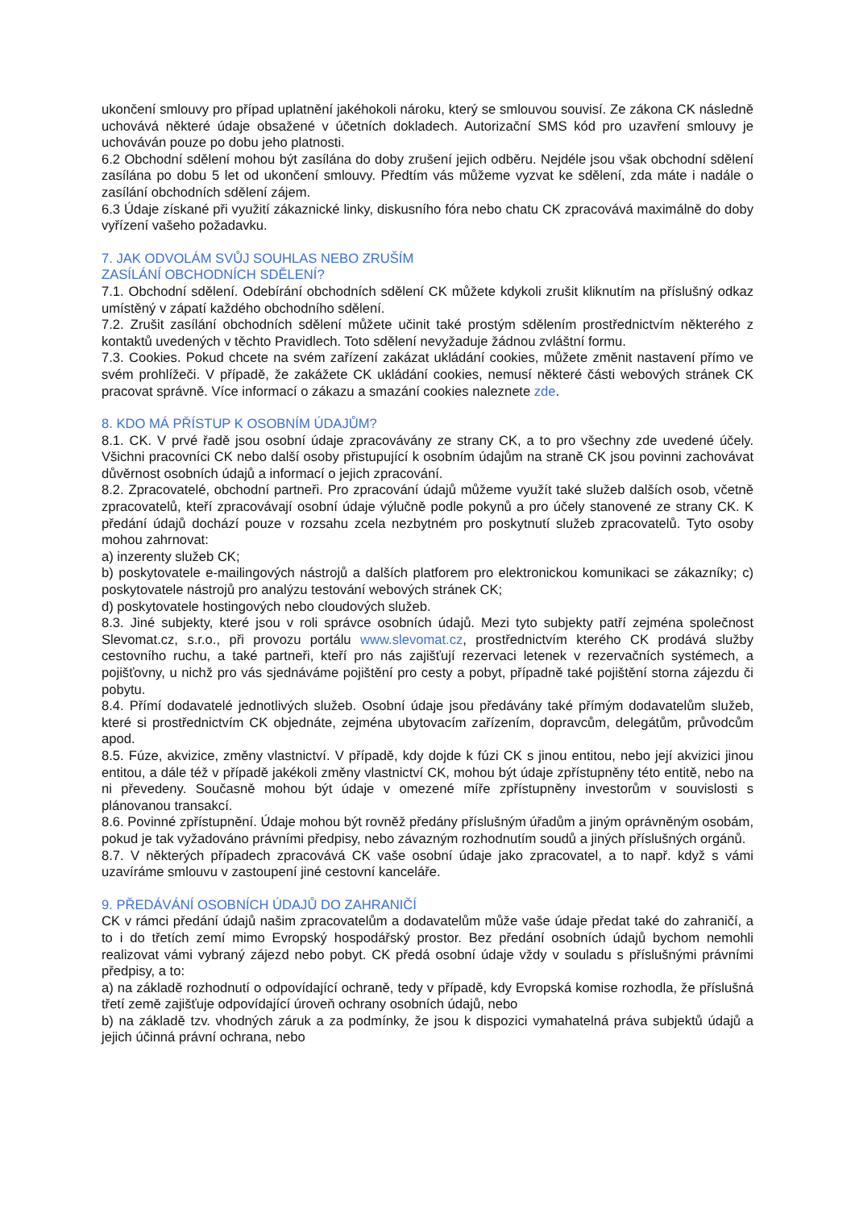ukončení smlouvy pro případ uplatnění jakéhokoli nároku, který se smlouvou souvisí. Ze zákona CK následně uchovává některé údaje obsažené v účetních dokladech. Autorizační SMS kód pro uzavření smlouvy je uchováván pouze po dobu jeho platnosti.
6.2 Obchodní sdělení mohou být zasílána do doby zrušení jejich odběru. Nejdéle jsou však obchodní sdělení zasílána po dobu 5 let od ukončení smlouvy. Předtím vás můžeme vyzvat ke sdělení, zda máte i nadále o zasílání obchodních sdělení zájem.
6.3 Údaje získané při využití zákaznické linky, diskusního fóra nebo chatu CK zpracovává maximálně do doby vyřízení vašeho požadavku.
7. JAK ODVOLÁM SVŮJ SOUHLAS NEBO ZRUŠÍM
ZASÍLÁNÍ OBCHODNÍCH SDĚLENÍ?
7.1. Obchodní sdělení. Odebírání obchodních sdělení CK můžete kdykoli zrušit kliknutím na příslušný odkaz umístěný v zápatí každého obchodního sdělení.
7.2. Zrušit zasílání obchodních sdělení můžete učinit také prostým sdělením prostřednictvím některého z kontaktů uvedených v těchto Pravidlech. Toto sdělení nevyžaduje žádnou zvláštní formu.
7.3. Cookies. Pokud chcete na svém zařízení zakázat ukládání cookies, můžete změnit nastavení přímo ve svém prohlížeči. V případě, že zakážete CK ukládání cookies, nemusí některé části webových stránek CK pracovat správně. Více informací o zákazu a smazání cookies naleznete zde.
8. KDO MÁ PŘÍSTUP K OSOBNÍM ÚDAJŮM?
8.1. CK. V prvé řadě jsou osobní údaje zpracovávány ze strany CK, a to pro všechny zde uvedené účely. Všichni pracovníci CK nebo další osoby přistupující k osobním údajům na straně CK jsou povinni zachovávat důvěrnost osobních údajů a informací o jejich zpracování.
8.2. Zpracovatelé, obchodní partneři. Pro zpracování údajů můžeme využít také služeb dalších osob, včetně zpracovatelů, kteří zpracovávají osobní údaje výlučně podle pokynů a pro účely stanovené ze strany CK. K předání údajů dochází pouze v rozsahu zcela nezbytném pro poskytnutí služeb zpracovatelů. Tyto osoby mohou zahrnovat:
a) inzerenty služeb CK;
b) poskytovatele e-mailingových nástrojů a dalších platforem pro elektronickou komunikaci se zákazníky; c) poskytovatele nástrojů pro analýzu testování webových stránek CK;
d) poskytovatele hostingových nebo cloudových služeb.
8.3. Jiné subjekty, které jsou v roli správce osobních údajů. Mezi tyto subjekty patří zejména společnost Slevomat.cz, s.r.o., při provozu portálu www.slevomat.cz, prostřednictvím kterého CK prodává služby cestovního ruchu, a také partneři, kteří pro nás zajišťují rezervaci letenek v rezervačních systémech, a pojišťovny, u nichž pro vás sjednáváme pojištění pro cesty a pobyt, případně také pojištění storna zájezdu či pobytu.
8.4. Přímí dodavatelé jednotlivých služeb. Osobní údaje jsou předávány také přímým dodavatelům služeb, které si prostřednictvím CK objednáte, zejména ubytovacím zařízením, dopravcům, delegátům, průvodcům apod.
8.5. Fúze, akvizice, změny vlastnictví. V případě, kdy dojde k fúzi CK s jinou entitou, nebo její akvizici jinou entitou, a dále též v případě jakékoli změny vlastnictví CK, mohou být údaje zpřístupněny této entitě, nebo na ni převedeny. Současně mohou být údaje v omezené míře zpřístupněny investorům v souvislosti s plánovanou transakcí.
8.6. Povinné zpřístupnění. Údaje mohou být rovněž předány příslušným úřadům a jiným oprávněným osobám, pokud je tak vyžadováno právními předpisy, nebo závazným rozhodnutím soudů a jiných příslušných orgánů.
8.7. V některých případech zpracovává CK vaše osobní údaje jako zpracovatel, a to např. když s vámi uzavíráme smlouvu v zastoupení jiné cestovní kanceláře.
9. PŘEDÁVÁNÍ OSOBNÍCH ÚDAJŮ DO ZAHRANIČÍ
CK v rámci předání údajů našim zpracovatelům a dodavatelům může vaše údaje předat také do zahraničí, a to i do třetích zemí mimo Evropský hospodářský prostor. Bez předání osobních údajů bychom nemohli realizovat vámi vybraný zájezd nebo pobyt. CK předá osobní údaje vždy v souladu s příslušnými právními předpisy, a to:
a) na základě rozhodnutí o odpovídající ochraně, tedy v případě, kdy Evropská komise rozhodla, že příslušná třetí země zajišťuje odpovídající úroveň ochrany osobních údajů, nebo
b) na základě tzv. vhodných záruk a za podmínky, že jsou k dispozici vymahatelná práva subjektů údajů a jejich účinná právní ochrana, nebo